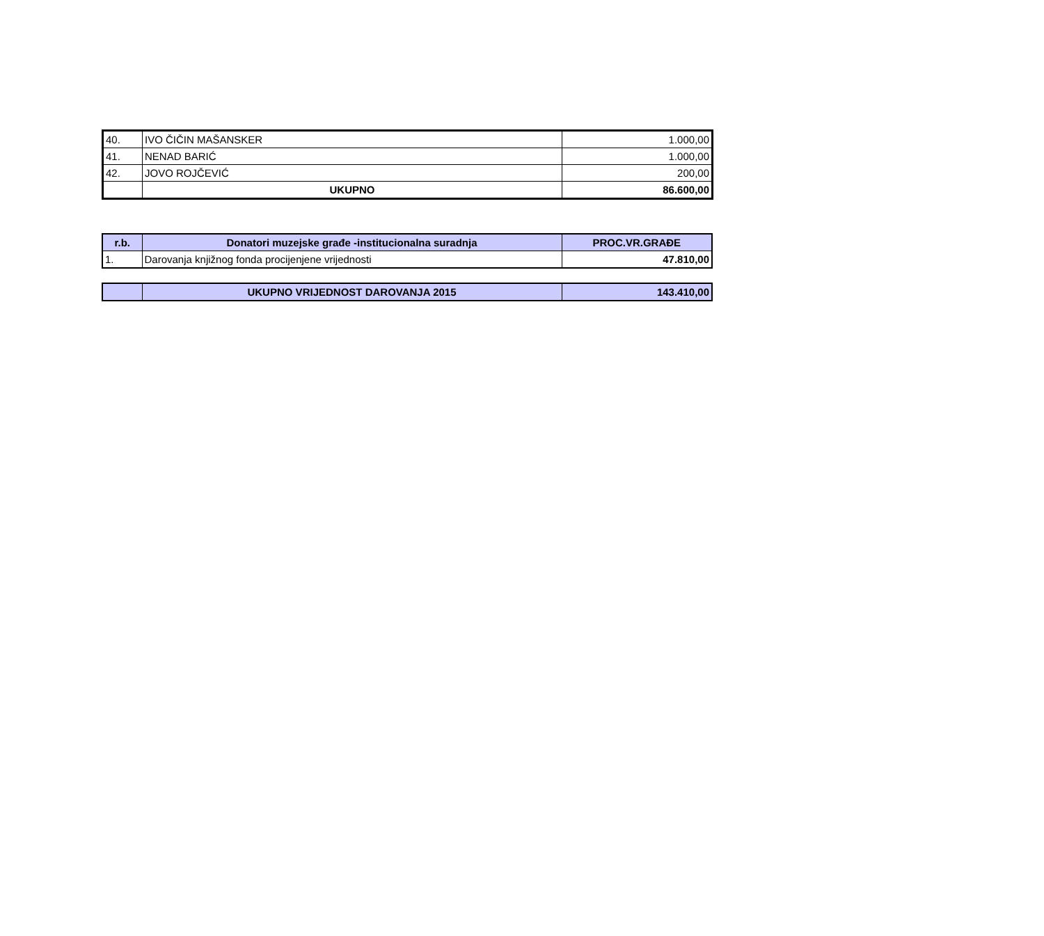| 40. | IVO ČIČIN MAŠANSKER | 1.000,00 |
| 41. | NENAD BARIĆ | 1.000,00 |
| 42. | JOVO ROJČEVIĆ | 200,00 |
| | UKUPNO | 86.600,00 |
| r.b. | Donatori muzejske građe -institucionalna suradnja | PROC.VR.GRAĐE |
| --- | --- | --- |
| 1. | Darovanja knjižnog fonda procijenjene vrijednosti | 47.810,00 |
| | UKUPNO VRIJEDNOST DAROVANJA 2015 | 143.410,00 |